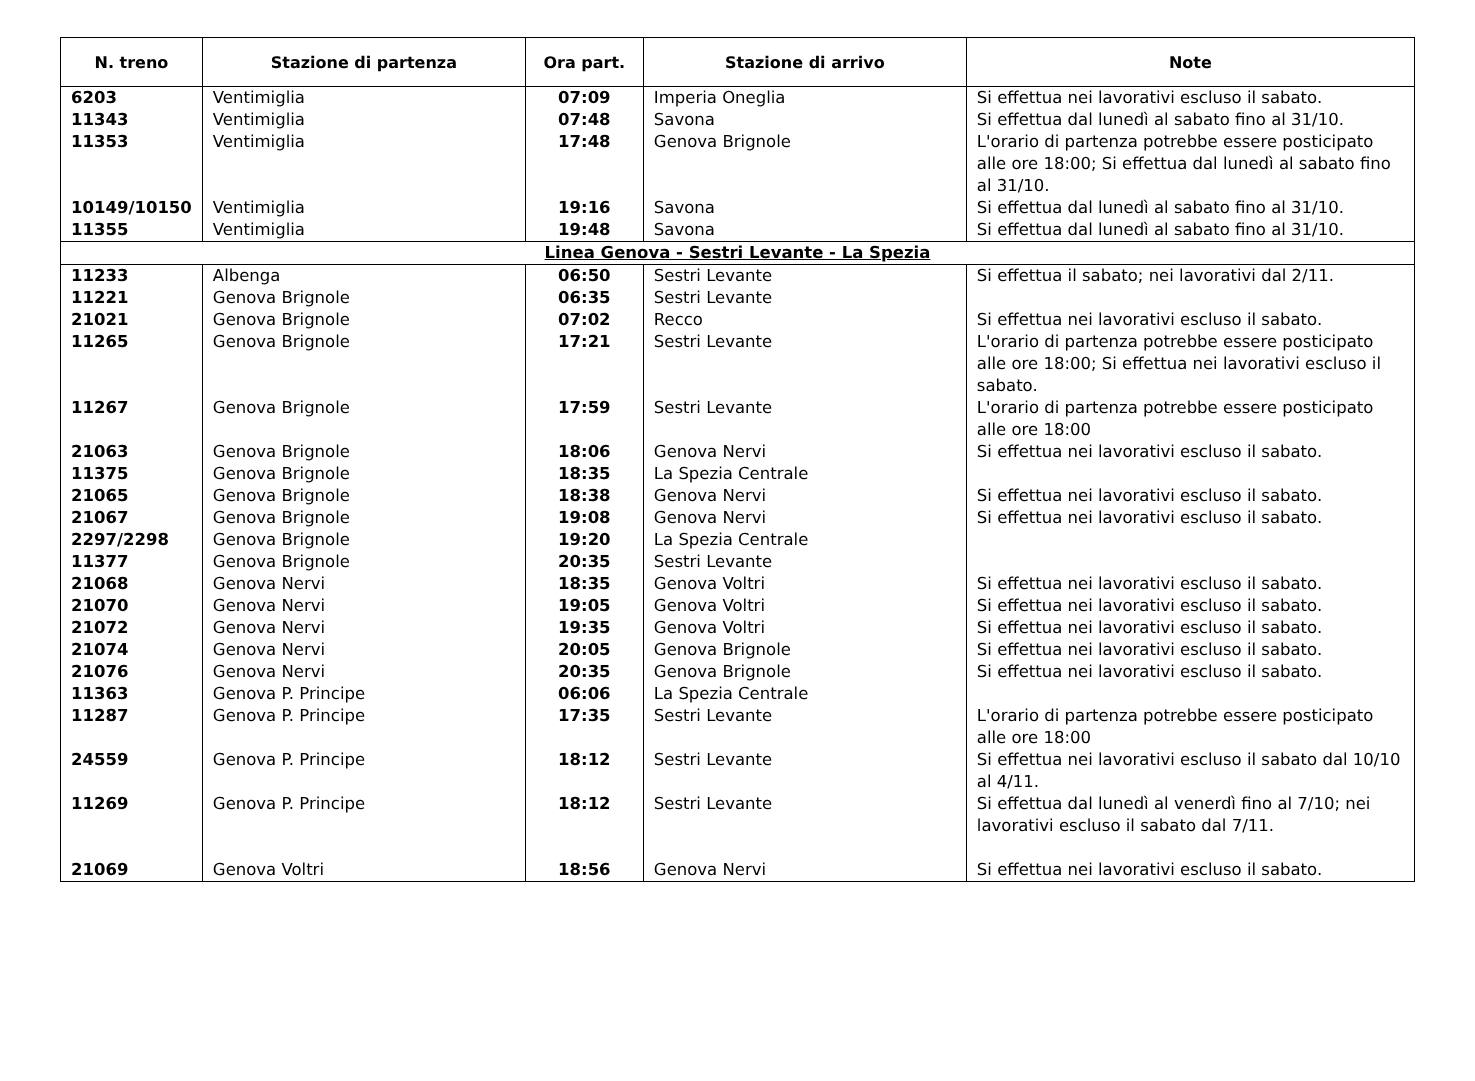| N. treno | Stazione di partenza | Ora part. | Stazione di arrivo | Note |
| --- | --- | --- | --- | --- |
| 6203 | Ventimiglia | 07:09 | Imperia Oneglia | Si effettua nei lavorativi escluso il sabato. |
| 11343 | Ventimiglia | 07:48 | Savona | Si effettua dal lunedì al sabato fino al 31/10. |
| 11353 | Ventimiglia | 17:48 | Genova Brignole | L'orario di partenza potrebbe essere posticipato alle ore 18:00; Si effettua dal lunedì al sabato fino al 31/10. |
| 10149/10150 | Ventimiglia | 19:16 | Savona | Si effettua dal lunedì al sabato fino al 31/10. |
| 11355 | Ventimiglia | 19:48 | Savona | Si effettua dal lunedì al sabato fino al 31/10. |
| Linea Genova - Sestri Levante - La Spezia | | | | |
| 11233 | Albenga | 06:50 | Sestri Levante | Si effettua il sabato; nei lavorativi dal 2/11. |
| 11221 | Genova Brignole | 06:35 | Sestri Levante | |
| 21021 | Genova Brignole | 07:02 | Recco | Si effettua nei lavorativi escluso il sabato. |
| 11265 | Genova Brignole | 17:21 | Sestri Levante | L'orario di partenza potrebbe essere posticipato alle ore 18:00; Si effettua nei lavorativi escluso il sabato. |
| 11267 | Genova Brignole | 17:59 | Sestri Levante | L'orario di partenza potrebbe essere posticipato alle ore 18:00 |
| 21063 | Genova Brignole | 18:06 | Genova Nervi | Si effettua nei lavorativi escluso il sabato. |
| 11375 | Genova Brignole | 18:35 | La Spezia Centrale | |
| 21065 | Genova Brignole | 18:38 | Genova Nervi | Si effettua nei lavorativi escluso il sabato. |
| 21067 | Genova Brignole | 19:08 | Genova Nervi | Si effettua nei lavorativi escluso il sabato. |
| 2297/2298 | Genova Brignole | 19:20 | La Spezia Centrale | |
| 11377 | Genova Brignole | 20:35 | Sestri Levante | |
| 21068 | Genova Nervi | 18:35 | Genova Voltri | Si effettua nei lavorativi escluso il sabato. |
| 21070 | Genova Nervi | 19:05 | Genova Voltri | Si effettua nei lavorativi escluso il sabato. |
| 21072 | Genova Nervi | 19:35 | Genova Voltri | Si effettua nei lavorativi escluso il sabato. |
| 21074 | Genova Nervi | 20:05 | Genova Brignole | Si effettua nei lavorativi escluso il sabato. |
| 21076 | Genova Nervi | 20:35 | Genova Brignole | Si effettua nei lavorativi escluso il sabato. |
| 11363 | Genova P. Principe | 06:06 | La Spezia Centrale | |
| 11287 | Genova P. Principe | 17:35 | Sestri Levante | L'orario di partenza potrebbe essere posticipato alle ore 18:00 |
| 24559 | Genova P. Principe | 18:12 | Sestri Levante | Si effettua nei lavorativi escluso il sabato dal 10/10 al 4/11. |
| 11269 | Genova P. Principe | 18:12 | Sestri Levante | Si effettua dal lunedì al venerdì fino al 7/10; nei lavorativi escluso il sabato dal 7/11. |
| 21069 | Genova Voltri | 18:56 | Genova Nervi | Si effettua nei lavorativi escluso il sabato. |